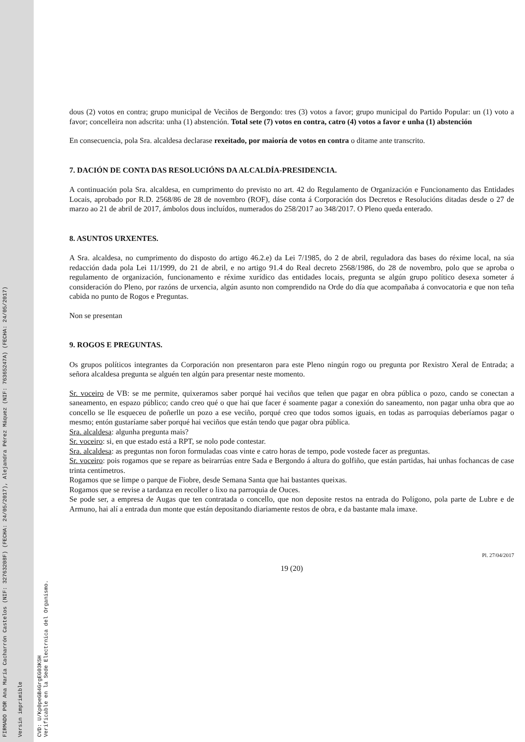FIRMADO POR Ana María Cacharrón Castelos (NIF: 32763208F) (FECHA: 24/05/2017), Alejandra Pérez Máquez (NIF: 76365247A) (FECHA: 24/05/2017)
Versin imprimible
CVD: U/Kp0peGB4GrgEG03K5H
Verificable en la Sede Electrnica del Organismo.
dous (2) votos en contra; grupo municipal de Veciños de Bergondo: tres (3) votos a favor; grupo municipal do Partido Popular: un (1) voto a favor; concelleira non adscrita: unha (1) abstención. Total sete (7) votos en contra, catro (4) votos a favor e unha (1) abstención
En consecuencia, pola Sra. alcaldesa declarase rexeitado, por maioría de votos en contra o ditame ante transcrito.
7. DACIÓN DE CONTA DAS RESOLUCIÓNS DA ALCALDÍA-PRESIDENCIA.
A continuación pola Sra. alcaldesa, en cumprimento do previsto no art. 42 do Regulamento de Organización e Funcionamento das Entidades Locais, aprobado por R.D. 2568/86 de 28 de novembro (ROF), dáse conta á Corporación dos Decretos e Resolucións ditadas desde o 27 de marzo ao 21 de abril de 2017, ámbolos dous incluídos, numerados do 258/2017 ao 348/2017. O Pleno queda enterado.
8. ASUNTOS URXENTES.
A Sra. alcaldesa, no cumprimento do disposto do artigo 46.2.e) da Lei 7/1985, do 2 de abril, reguladora das bases do réxime local, na súa redacción dada pola Lei 11/1999, do 21 de abril, e no artigo 91.4 do Real decreto 2568/1986, do 28 de novembro, polo que se aproba o regulamento de organización, funcionamento e réxime xurídico das entidades locais, pregunta se algún grupo político desexa someter á consideración do Pleno, por razóns de urxencia, algún asunto non comprendido na Orde do día que acompañaba á convocatoria e que non teña cabida no punto de Rogos e Preguntas.
Non se presentan
9. ROGOS E PREGUNTAS.
Os grupos políticos integrantes da Corporación non presentaron para este Pleno ningún rogo ou pregunta por Rexistro Xeral de Entrada; a señora alcaldesa pregunta se alguén ten algún para presentar neste momento.
Sr. voceiro de VB: se me permite, quixeramos saber porqué hai veciños que teñen que pagar en obra pública o pozo, cando se conectan a saneamento, en espazo público; cando creo qué o que hai que facer é soamente pagar a conexión do saneamento, non pagar unha obra que ao concello se lle esqueceu de poñerlle un pozo a ese veciño, porqué creo que todos somos iguais, en todas as parroquias deberíamos pagar o mesmo; entón gustaríame saber porqué hai veciños que están tendo que pagar obra pública.
Sra. alcaldesa: algunha pregunta mais?
Sr. voceiro: si, en que estado está a RPT, se nolo pode contestar.
Sra. alcaldesa: as preguntas non foron formuladas coas vinte e catro horas de tempo, pode vostede facer as preguntas.
Sr. voceiro: pois rogamos que se repare as beirarrúas entre Sada e Bergondo á altura do golfiño, que están partidas, hai unhas fochancas de case trinta centímetros.
Rogamos que se limpe o parque de Fiobre, desde Semana Santa que hai bastantes queixas.
Rogamos que se revise a tardanza en recoller o lixo na parroquia de Ouces.
Se pode ser, a empresa de Augas que ten contratada o concello, que non deposite restos na entrada do Polígono, pola parte de Lubre e de Armuno, hai alí a entrada dun monte que están depositando diariamente restos de obra, e da bastante mala imaxe.
Pl. 27/04/2017
19 (20)